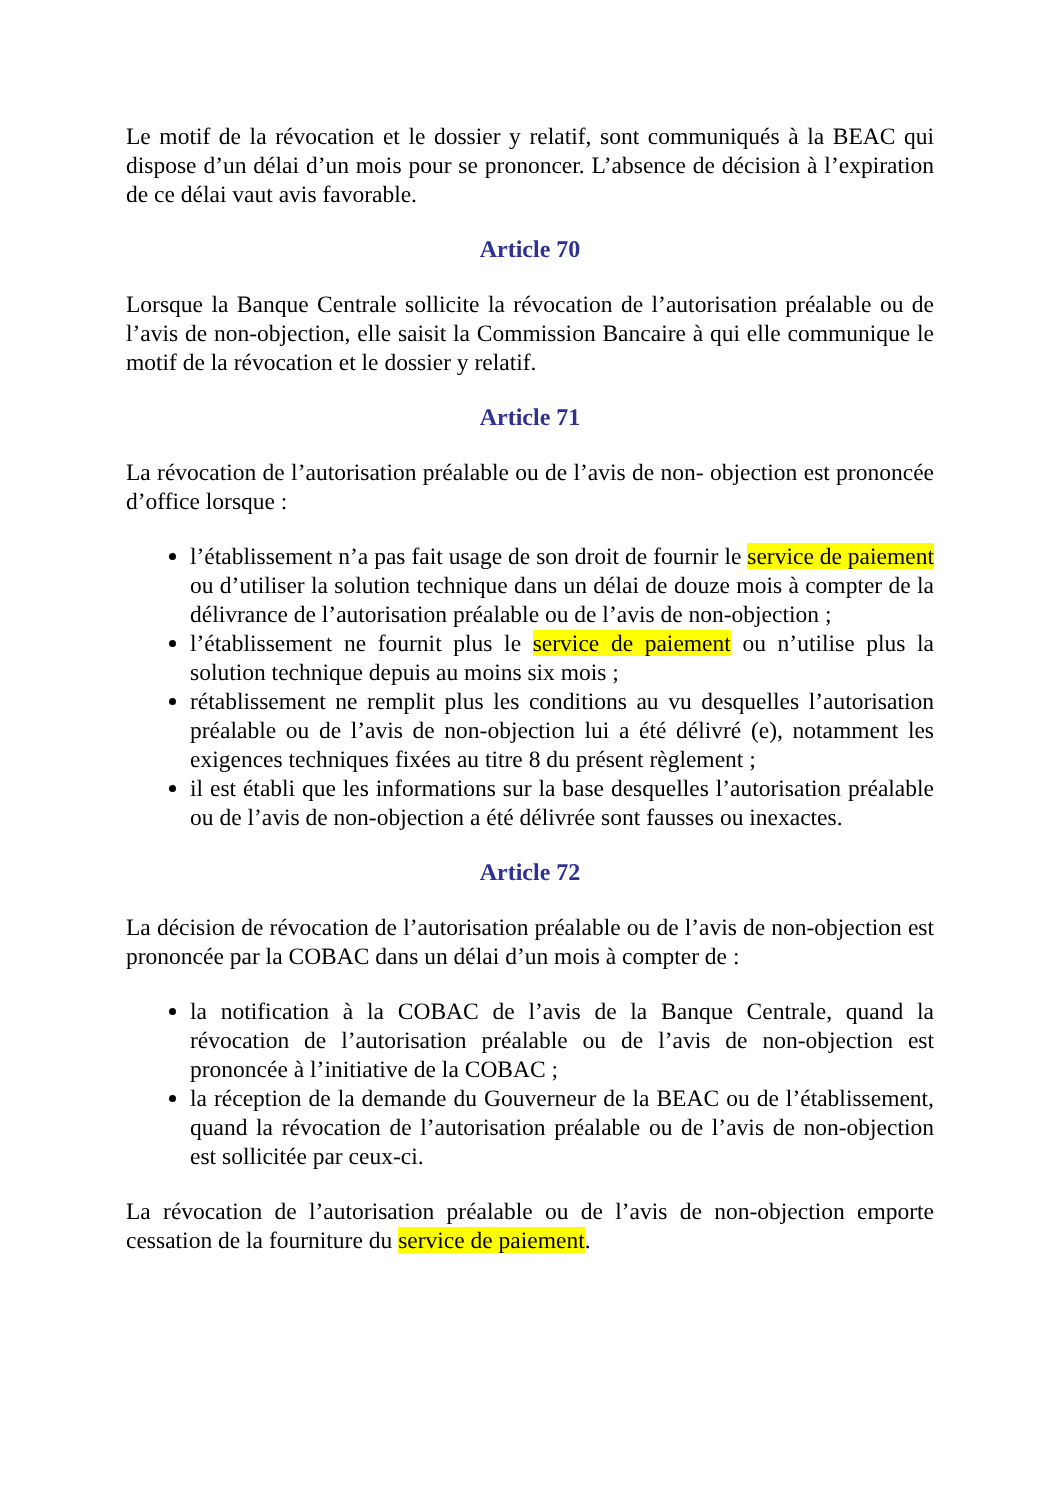Le motif de la révocation et le dossier y relatif, sont communiqués à la BEAC qui dispose d’un délai d’un mois pour se prononcer. L’absence de décision à l’expiration de ce délai vaut avis favorable.
Article 70
Lorsque la Banque Centrale sollicite la révocation de l’autorisation préalable ou de l’avis de non-objection, elle saisit la Commission Bancaire à qui elle communique le motif de la révocation et le dossier y relatif.
Article 71
La révocation de l’autorisation préalable ou de l’avis de non- objection est prononcée d’office lorsque :
l’établissement n’a pas fait usage de son droit de fournir le service de paiement ou d’utiliser la solution technique dans un délai de douze mois à compter de la délivrance de l’autorisation préalable ou de l’avis de non-objection ;
l’établissement ne fournit plus le service de paiement ou n’utilise plus la solution technique depuis au moins six mois ;
rétablissement ne remplit plus les conditions au vu desquelles l’autorisation préalable ou de l’avis de non-objection lui a été délivré (e), notamment les exigences techniques fixées au titre 8 du présent règlement ;
il est établi que les informations sur la base desquelles l’autorisation préalable ou de l’avis de non-objection a été délivrée sont fausses ou inexactes.
Article 72
La décision de révocation de l’autorisation préalable ou de l’avis de non-objection est prononcée par la COBAC dans un délai d’un mois à compter de :
la notification à la COBAC de l’avis de la Banque Centrale, quand la révocation de l’autorisation préalable ou de l’avis de non-objection est prononcée à l’initiative de la COBAC ;
la réception de la demande du Gouverneur de la BEAC ou de l’établissement, quand la révocation de l’autorisation préalable ou de l’avis de non-objection est sollicitée par ceux-ci.
La révocation de l’autorisation préalable ou de l’avis de non-objection emporte cessation de la fourniture du service de paiement.